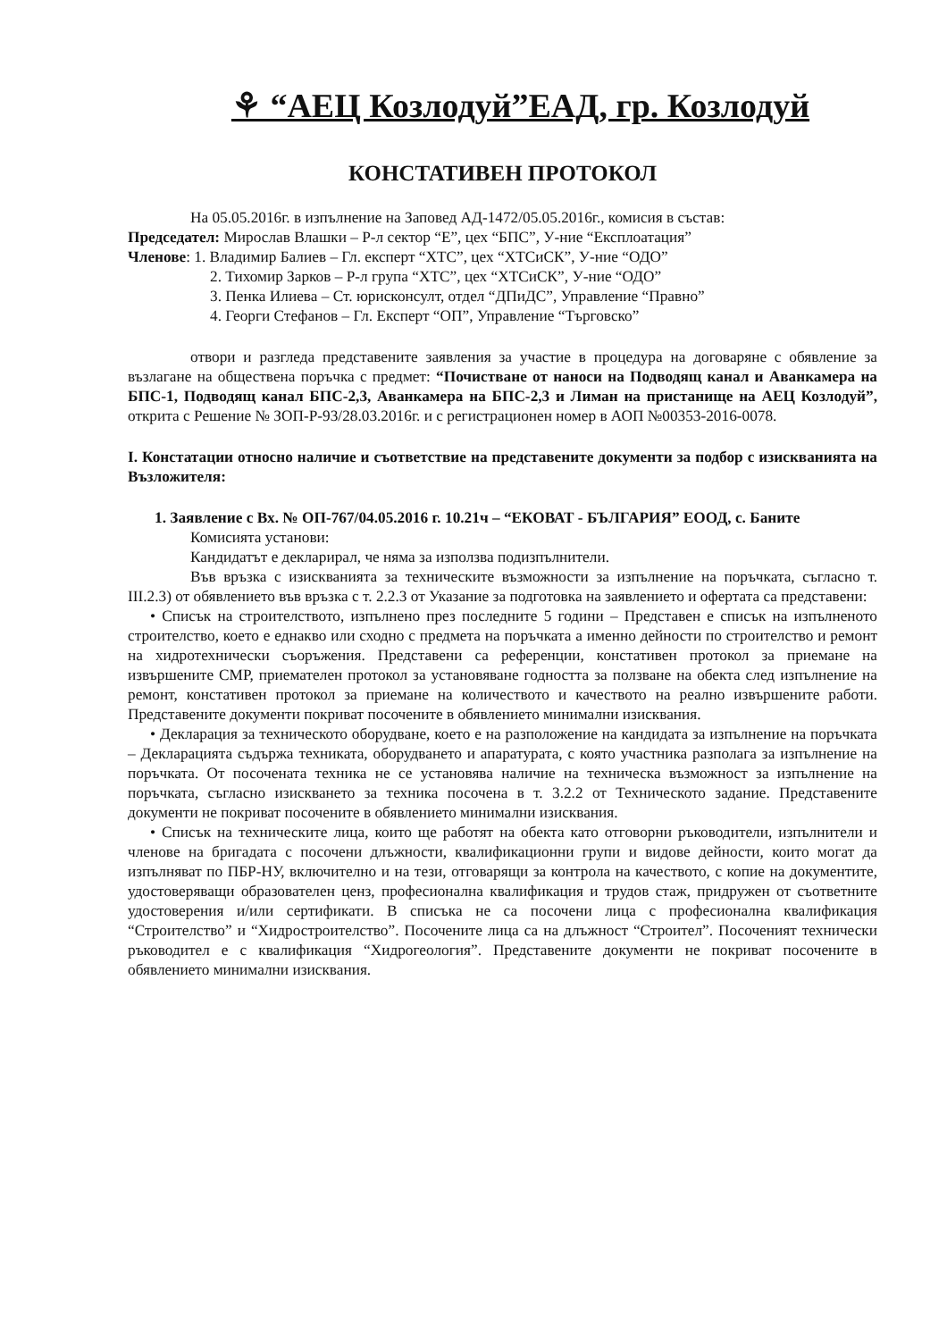⚘ “АЕЦ Козлодуй”ЕАД, гр. Козлодуй
КОНСТАТИВЕН ПРОТОКОЛ
На 05.05.2016г. в изпълнение на Заповед АД-1472/05.05.2016г., комисия в състав:
Председател: Мирослав Влашки – Р-л сектор “Е”, цех “БПС”, У-ние “Експлоатация”
Членове: 1. Владимир Балиев – Гл. експерт “ХТС”, цех “ХТСиСК”, У-ние “ОДО”
2. Тихомир Зарков – Р-л група “ХТС”, цех “ХТСиСК”, У-ние “ОДО”
3. Пенка Илиева – Ст. юрисконсулт, отдел “ДПиДС”, Управление “Правно”
4. Георги Стефанов – Гл. Експерт “ОП”, Управление “Търговско”
отвори и разгледа представените заявления за участие в процедура на договаряне с обявление за възлагане на обществена поръчка с предмет: “Почистване от наноси на Подводящ канал и Аванкамера на БПС-1, Подводящ канал БПС-2,3, Аванкамера на БПС-2,3 и Лиман на пристанище на АЕЦ Козлодуй”, открита с Решение № ЗОП-Р-93/28.03.2016г. и с регистрационен номер в АОП №00353-2016-0078.
I. Констатации относно наличие и съответствие на представените документи за подбор с изискванията на Възложителя:
1. Заявление с Вх. № ОП-767/04.05.2016 г. 10.21ч – “ЕКОВАТ - БЪЛГАРИЯ” ЕООД, с. Баните
Комисията установи:
Кандидатът е декларирал, че няма за използва подизпълнители.
Във връзка с изискванията за техническите възможности за изпълнение на поръчката, съгласно т. III.2.3) от обявлението във връзка с т. 2.2.3 от Указание за подготовка на заявлението и офертата са представени:
• Списък на строителството, изпълнено през последните 5 години – Представен е списък на изпълненото строителство, което е еднакво или сходно с предмета на поръчката а именно дейности по строителство и ремонт на хидротехнически съоръжения. Представени са референции, констативен протокол за приемане на извършените СМР, приемателен протокол за установяване годността за ползване на обекта след изпълнение на ремонт, констативен протокол за приемане на количеството и качеството на реално извършените работи. Представените документи покриват посочените в обявлението минимални изисквания.
• Декларация за техническото оборудване, което е на разположение на кандидата за изпълнение на поръчката – Декларацията съдържа техниката, оборудването и апаратурата, с която участника разполага за изпълнение на поръчката. От посочената техника не се установява наличие на техническа възможност за изпълнение на поръчката, съгласно изискването за техника посочена в т. 3.2.2 от Техническото задание. Представените документи не покриват посочените в обявлението минимални изисквания.
• Списък на техническите лица, които ще работят на обекта като отговорни ръководители, изпълнители и членове на бригадата с посочени длъжности, квалификационни групи и видове дейности, които могат да изпълняват по ПБР-НУ, включително и на тези, отговарящи за контрола на качеството, с копие на документите, удостоверяващи образователен ценз, професионална квалификация и трудов стаж, придружен от съответните удостоверения и/или сертификати. В списъка не са посочени лица с професионална квалификация “Строителство” и “Хидростроителство”. Посочените лица са на длъжност “Строител”. Посоченият технически ръководител е с квалификация “Хидрогеология”. Представените документи не покриват посочените в обявлението минимални изисквания.